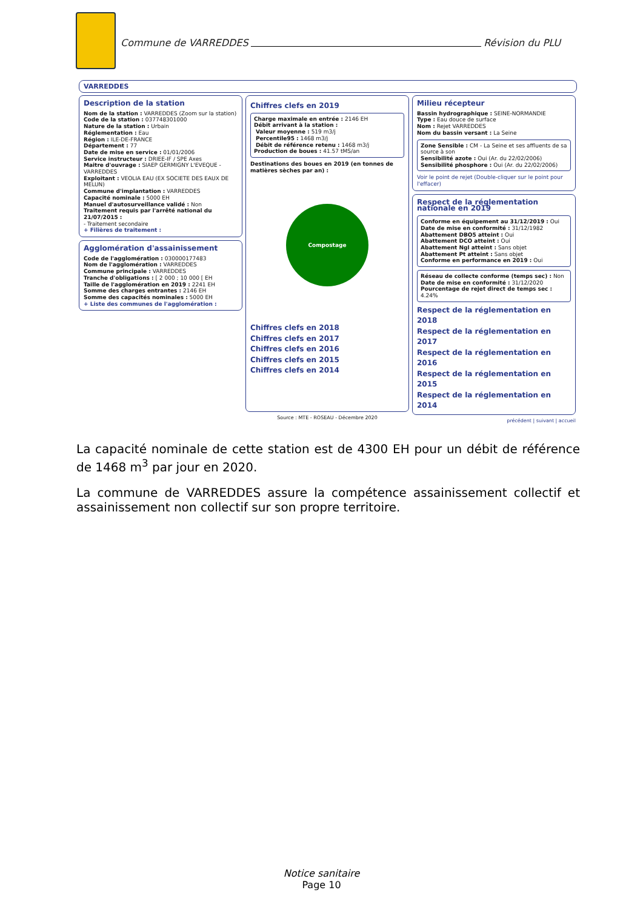Commune de VARREDDES Révision du PLU
VARREDDES
Description de la station
Nom de la station : VARREDDES (Zoom sur la station)
Code de la station : 037748301000
Nature de la station : Urbain
Réglementation : Eau
Région : ILE-DE-FRANCE
Département : 77
Date de mise en service : 01/01/2006
Service instructeur : DRIEE-IF / SPE Axes
Maitre d'ouvrage : SIAEP GERMIGNY L'EVEQUE - VARREDDES
Exploitant : VEOLIA EAU (EX SOCIETE DES EAUX DE MELUN)
Commune d'implantation : VARREDDES
Capacité nominale : 5000 EH
Manuel d'autosurveillance validé : Non
Traitement requis par l'arrêté national du 21/07/2015 :
- Traitement secondaire
+ Filières de traitement :
Agglomération d'assainissement
Code de l'agglomération : 030000177483
Nom de l'agglomération : VARREDDES
Commune principale : VARREDDES
Tranche d'obligations : [ 2 000 ; 10 000 [ EH
Taille de l'agglomération en 2019 : 2241 EH
Somme des charges entrantes : 2146 EH
Somme des capacités nominales : 5000 EH
+ Liste des communes de l'agglomération :
Chiffres clefs en 2019
Charge maximale en entrée : 2146 EH
Débit arrivant à la station :
Valeur moyenne : 519 m3/j
Percentile95 : 1468 m3/j
Débit de référence retenu : 1468 m3/j
Production de boues : 41.57 tMS/an
Destinations des boues en 2019 (en tonnes de matières sèches par an) :
Compostage
Chiffres clefs en 2018
Chiffres clefs en 2017
Chiffres clefs en 2016
Chiffres clefs en 2015
Chiffres clefs en 2014
Source : MTE - ROSEAU - Décembre 2020
Milieu récepteur
Bassin hydrographique : SEINE-NORMANDIE
Type : Eau douce de surface
Nom : Rejet VARREDDES
Nom du bassin versant : La Seine
Zone Sensible : CM - La Seine et ses affluents de sa source à son
Sensibilité azote : Oui (Ar. du 22/02/2006)
Sensibilité phosphore : Oui (Ar. du 22/02/2006)
Voir le point de rejet (Double-cliquer sur le point pour l'effacer)
Respect de la réglementation nationale en 2019
Conforme en équipement au 31/12/2019 : Oui
Date de mise en conformité : 31/12/1982
Abattement DBO5 atteint : Oui
Abattement DCO atteint : Oui
Abattement Ngl atteint : Sans objet
Abattement Pt atteint : Sans objet
Conforme en performance en 2019 : Oui
Réseau de collecte conforme (temps sec) : Non
Date de mise en conformité : 31/12/2020
Pourcentage de rejet direct de temps sec : 4.24%
Respect de la réglementation en 2018
Respect de la réglementation en 2017
Respect de la réglementation en 2016
Respect de la réglementation en 2015
Respect de la réglementation en 2014
précédent | suivant | accueil
La capacité nominale de cette station est de 4300 EH pour un débit de référence de 1468 m<sup>3</sup> par jour en 2020.
La commune de VARREDDES assure la compétence assainissement collectif et assainissement non collectif sur son propre territoire.
Notice sanitaire
Page 10